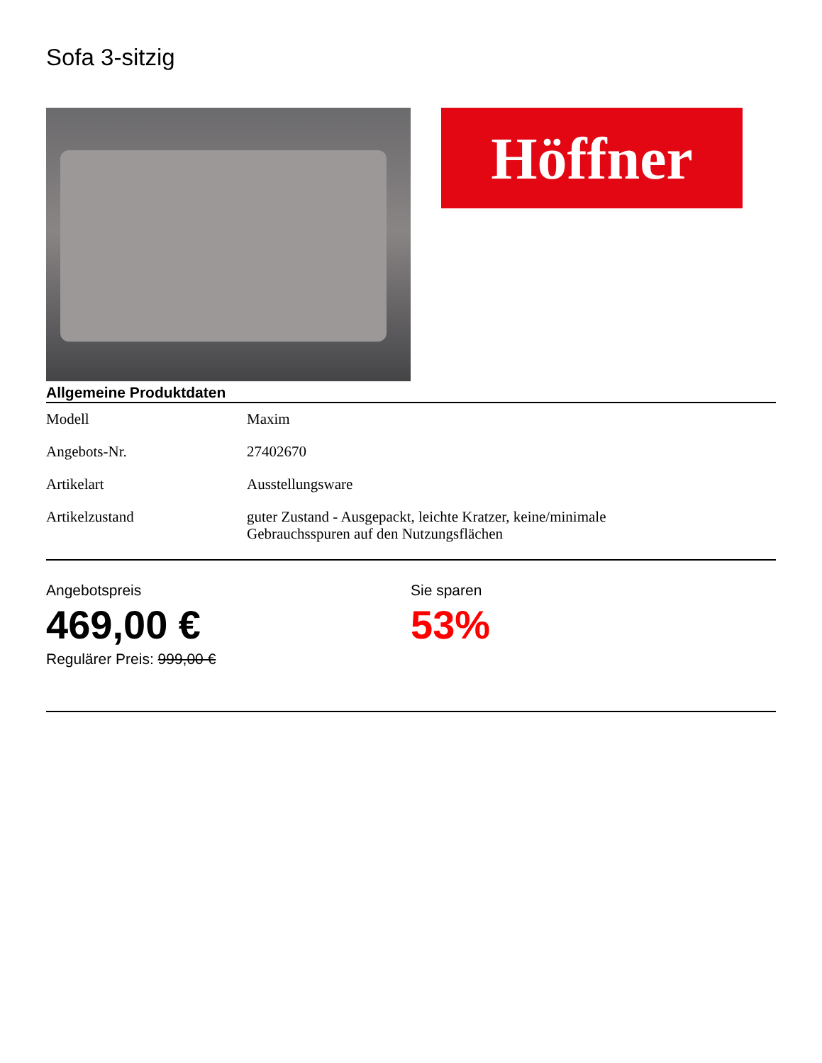Sofa 3-sitzig
Höffner
Allgemeine Produktdaten
| Modell | Maxim |
| Angebots-Nr. | 27402670 |
| Artikelart | Ausstellungsware |
| Artikelzustand | guter Zustand - Ausgepackt, leichte Kratzer, keine/minimale Gebrauchsspuren auf den Nutzungsflächen |
Angebotspreis
469,00 €
Regulärer Preis: 999,00 €
Sie sparen
53%